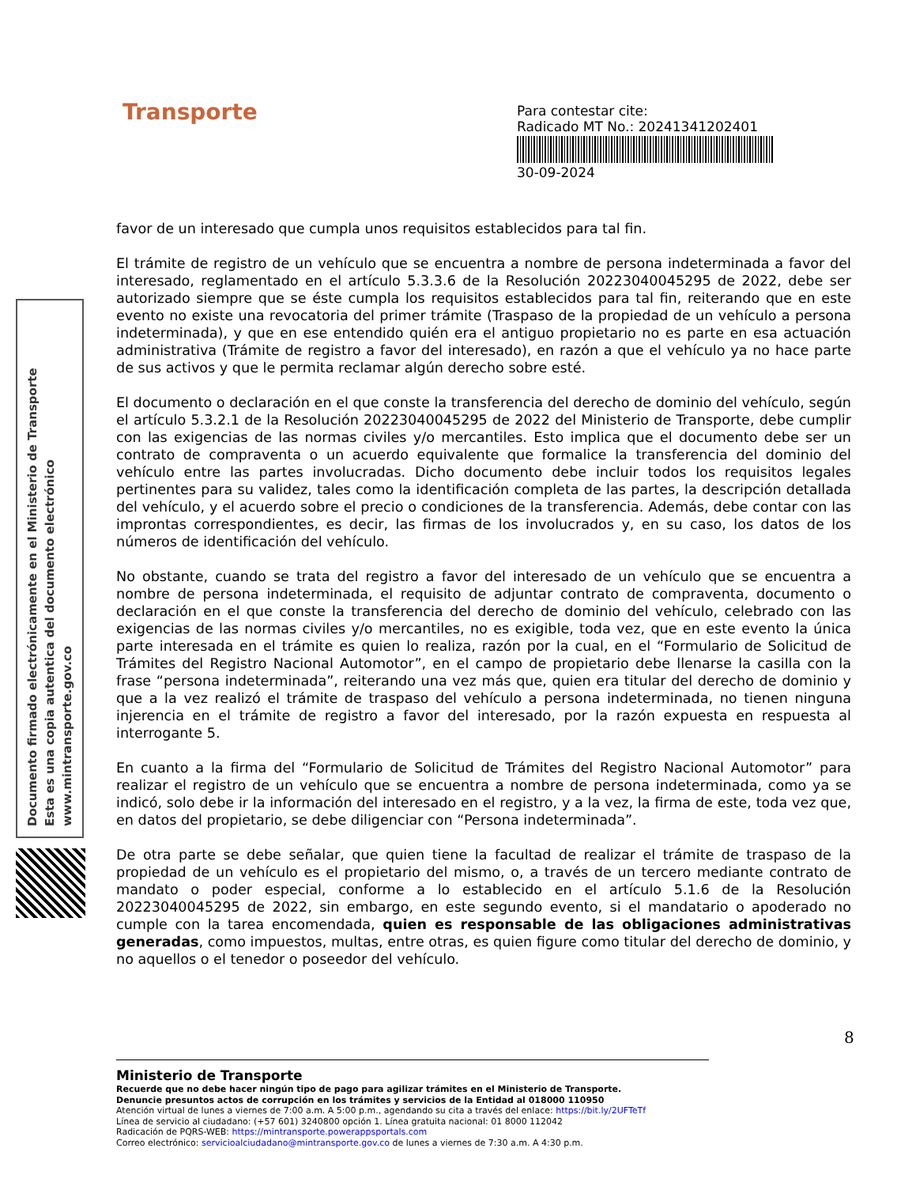Transporte
Para contestar cite:
Radicado MT No.: 20241341202401
30-09-2024
Documento firmado electrónicamente en el Ministerio de Transporte
Esta es una copia autentica del documento electrónico
www.mintransporte.gov.co
favor de un interesado que cumpla unos requisitos establecidos para tal fin.
El trámite de registro de un vehículo que se encuentra a nombre de persona indeterminada a favor del interesado, reglamentado en el artículo 5.3.3.6 de la Resolución 20223040045295 de 2022, debe ser autorizado siempre que se éste cumpla los requisitos establecidos para tal fin, reiterando que en este evento no existe una revocatoria del primer trámite (Traspaso de la propiedad de un vehículo a persona indeterminada), y que en ese entendido quién era el antiguo propietario no es parte en esa actuación administrativa (Trámite de registro a favor del interesado), en razón a que el vehículo ya no hace parte de sus activos y que le permita reclamar algún derecho sobre esté.
El documento o declaración en el que conste la transferencia del derecho de dominio del vehículo, según el artículo 5.3.2.1 de la Resolución 20223040045295 de 2022 del Ministerio de Transporte, debe cumplir con las exigencias de las normas civiles y/o mercantiles. Esto implica que el documento debe ser un contrato de compraventa o un acuerdo equivalente que formalice la transferencia del dominio del vehículo entre las partes involucradas. Dicho documento debe incluir todos los requisitos legales pertinentes para su validez, tales como la identificación completa de las partes, la descripción detallada del vehículo, y el acuerdo sobre el precio o condiciones de la transferencia. Además, debe contar con las improntas correspondientes, es decir, las firmas de los involucrados y, en su caso, los datos de los números de identificación del vehículo.
No obstante, cuando se trata del registro a favor del interesado de un vehículo que se encuentra a nombre de persona indeterminada, el requisito de adjuntar contrato de compraventa, documento o declaración en el que conste la transferencia del derecho de dominio del vehículo, celebrado con las exigencias de las normas civiles y/o mercantiles, no es exigible, toda vez, que en este evento la única parte interesada en el trámite es quien lo realiza, razón por la cual, en el “Formulario de Solicitud de Trámites del Registro Nacional Automotor”, en el campo de propietario debe llenarse la casilla con la frase “persona indeterminada”, reiterando una vez más que, quien era titular del derecho de dominio y que a la vez realizó el trámite de traspaso del vehículo a persona indeterminada, no tienen ninguna injerencia en el trámite de registro a favor del interesado, por la razón expuesta en respuesta al interrogante 5.
En cuanto a la firma del “Formulario de Solicitud de Trámites del Registro Nacional Automotor” para realizar el registro de un vehículo que se encuentra a nombre de persona indeterminada, como ya se indicó, solo debe ir la información del interesado en el registro, y a la vez, la firma de este, toda vez que, en datos del propietario, se debe diligenciar con “Persona indeterminada”.
De otra parte se debe señalar, que quien tiene la facultad de realizar el trámite de traspaso de la propiedad de un vehículo es el propietario del mismo, o, a través de un tercero mediante contrato de mandato o poder especial, conforme a lo establecido en el artículo 5.1.6 de la Resolución 20223040045295 de 2022, sin embargo, en este segundo evento, si el mandatario o apoderado no cumple con la tarea encomendada, quien es responsable de las obligaciones administrativas generadas, como impuestos, multas, entre otras, es quien figure como titular del derecho de dominio, y no aquellos o el tenedor o poseedor del vehículo.
8
Ministerio de Transporte
Recuerde que no debe hacer ningún tipo de pago para agilizar trámites en el Ministerio de Transporte.
Denuncie presuntos actos de corrupción en los trámites y servicios de la Entidad al 018000 110950
Atención virtual de lunes a viernes de 7:00 a.m. A 5:00 p.m., agendando su cita a través del enlace: https://bit.ly/2UFTeTf
Línea de servicio al ciudadano: (+57 601) 3240800 opción 1. Línea gratuita nacional: 01 8000 112042
Radicación de PQRS-WEB: https://mintransporte.powerappsportals.com
Correo electrónico: servicioalciudadano@mintransporte.gov.co de lunes a viernes de 7:30 a.m. A 4:30 p.m.